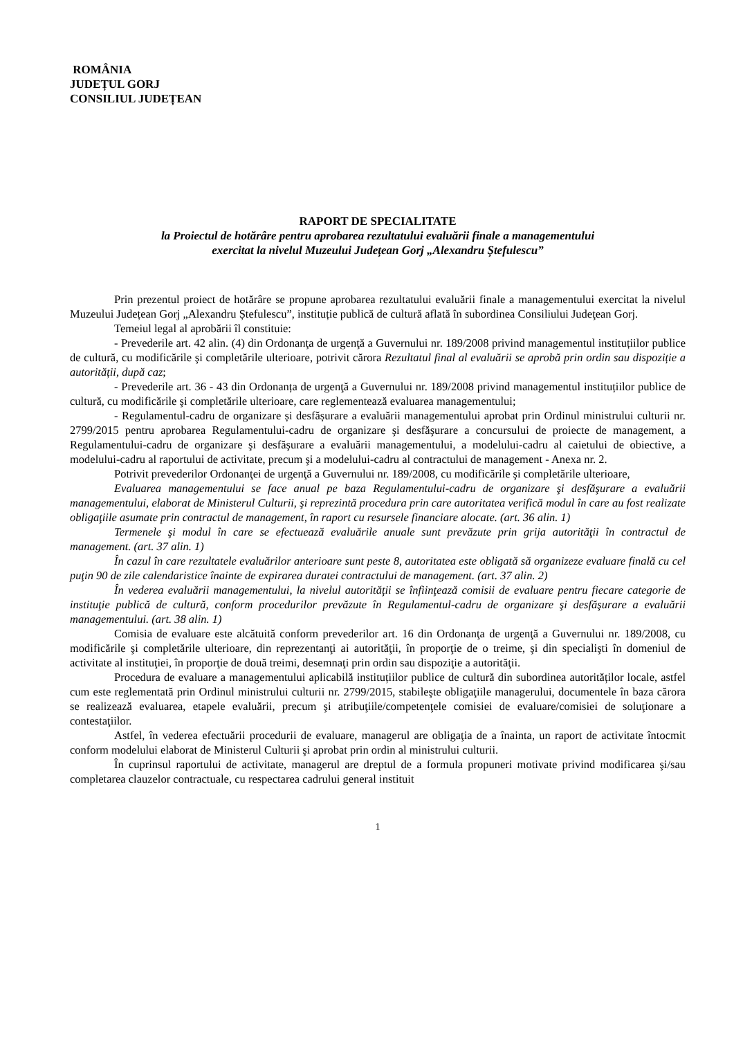ROMÂNIA
JUDEȚUL GORJ
CONSILIUL JUDEȚEAN
RAPORT DE SPECIALITATE
la Proiectul de hotărâre pentru aprobarea rezultatului evaluării finale a managementului
exercitat la nivelul Muzeului Județean Gorj „Alexandru Ștefulescu”
Prin prezentul proiect de hotărâre se propune aprobarea rezultatului evaluării finale a managementului exercitat la nivelul Muzeului Județean Gorj „Alexandru Ștefulescu”, instituție publică de cultură aflată în subordinea Consiliului Judeţean Gorj.
Temeiul legal al aprobării îl constituie:
- Prevederile art. 42 alin. (4) din Ordonanţa de urgenţă a Guvernului nr. 189/2008 privind managementul instituțiilor publice de cultură, cu modificările şi completările ulterioare, potrivit cărora Rezultatul final al evaluării se aprobă prin ordin sau dispoziție a autorității, după caz;
- Prevederile art. 36 - 43 din Ordonanța de urgenţă a Guvernului nr. 189/2008 privind managementul instituțiilor publice de cultură, cu modificările şi completările ulterioare, care reglementează evaluarea managementului;
- Regulamentul-cadru de organizare și desfășurare a evaluării managementului aprobat prin Ordinul ministrului culturii nr. 2799/2015 pentru aprobarea Regulamentului-cadru de organizare şi desfăşurare a concursului de proiecte de management, a Regulamentului-cadru de organizare şi desfăşurare a evaluării managementului, a modelului-cadru al caietului de obiective, a modelului-cadru al raportului de activitate, precum şi a modelului-cadru al contractului de management - Anexa nr. 2.
Potrivit prevederilor Ordonanţei de urgenţă a Guvernului nr. 189/2008, cu modificările şi completările ulterioare,
Evaluarea managementului se face anual pe baza Regulamentului-cadru de organizare şi desfăşurare a evaluării managementului, elaborat de Ministerul Culturii, şi reprezintă procedura prin care autoritatea verifică modul în care au fost realizate obligaţiile asumate prin contractul de management, în raport cu resursele financiare alocate. (art. 36 alin. 1)
Termenele şi modul în care se efectuează evaluările anuale sunt prevăzute prin grija autorităţii în contractul de management. (art. 37 alin. 1)
În cazul în care rezultatele evaluărilor anterioare sunt peste 8, autoritatea este obligată să organizeze evaluare finală cu cel puţin 90 de zile calendaristice înainte de expirarea duratei contractului de management. (art. 37 alin. 2)
În vederea evaluării managementului, la nivelul autorităţii se înfiinţează comisii de evaluare pentru fiecare categorie de instituţie publică de cultură, conform procedurilor prevăzute în Regulamentul-cadru de organizare şi desfăşurare a evaluării managementului. (art. 38 alin. 1)
Comisia de evaluare este alcătuită conform prevederilor art. 16 din Ordonanţa de urgenţă a Guvernului nr. 189/2008, cu modificările şi completările ulterioare, din reprezentanţi ai autorităţii, în proporţie de o treime, şi din specialişti în domeniul de activitate al instituţiei, în proporţie de două treimi, desemnaţi prin ordin sau dispoziţie a autorităţii.
Procedura de evaluare a managementului aplicabilă instituțiilor publice de cultură din subordinea autorităților locale, astfel cum este reglementată prin Ordinul ministrului culturii nr. 2799/2015, stabileşte obligaţiile managerului, documentele în baza cărora se realizează evaluarea, etapele evaluării, precum şi atribuţiile/competenţele comisiei de evaluare/comisiei de soluţionare a contestaţiilor.
Astfel, în vederea efectuării procedurii de evaluare, managerul are obligaţia de a înainta, un raport de activitate întocmit conform modelului elaborat de Ministerul Culturii şi aprobat prin ordin al ministrului culturii.
În cuprinsul raportului de activitate, managerul are dreptul de a formula propuneri motivate privind modificarea şi/sau completarea clauzelor contractuale, cu respectarea cadrului general instituit
1